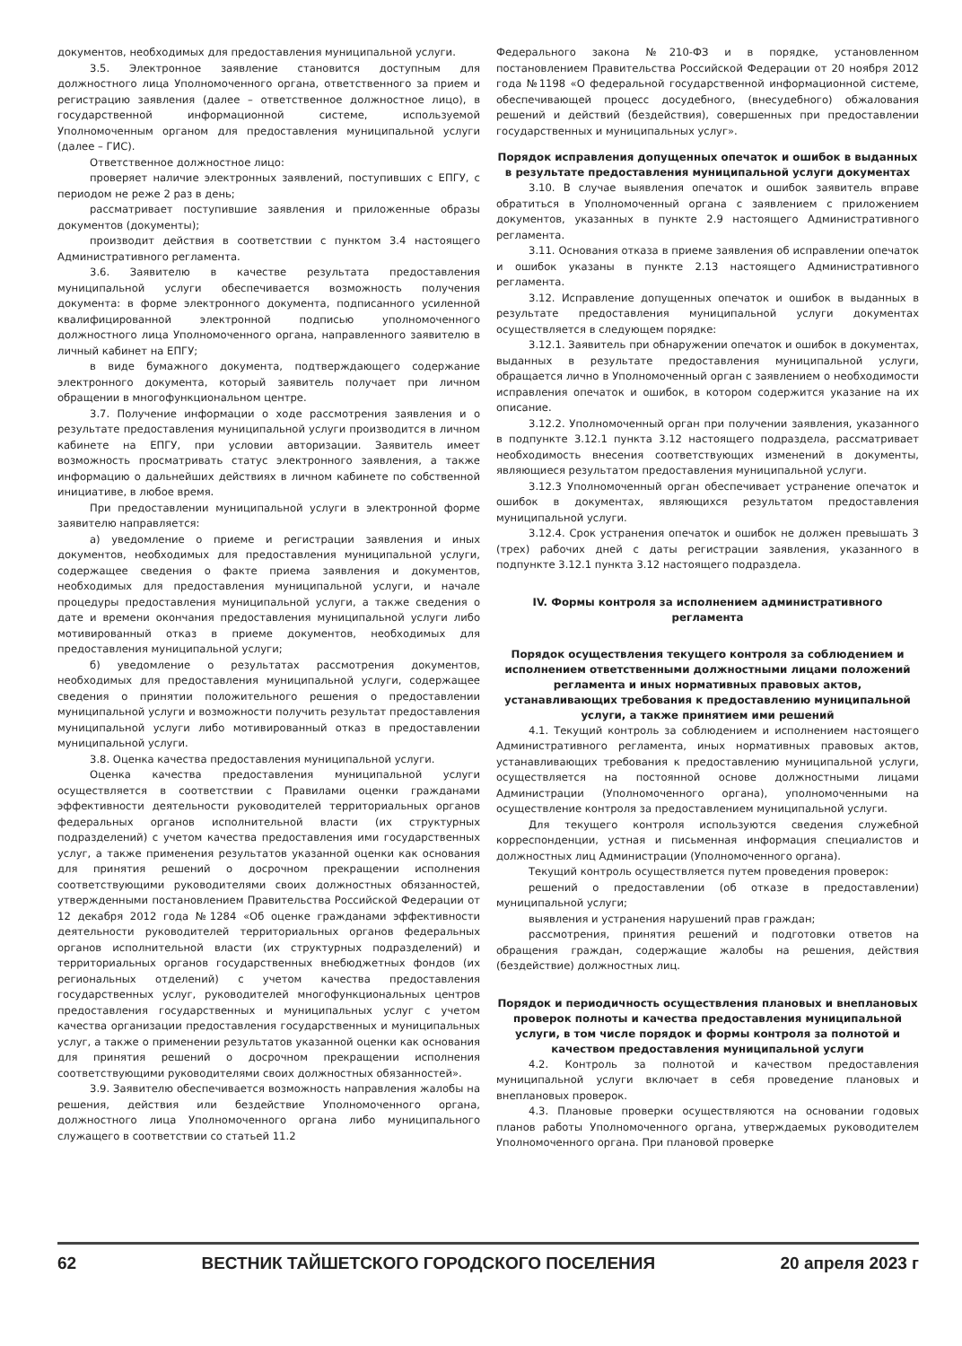документов, необходимых для предоставления муниципальной услуги.
3.5. Электронное заявление становится доступным для должностного лица Уполномоченного органа, ответственного за прием и регистрацию заявления (далее – ответственное должностное лицо), в государственной информационной системе, используемой Уполномоченным органом для предоставления муниципальной услуги (далее – ГИС).
Ответственное должностное лицо:
проверяет наличие электронных заявлений, поступивших с ЕПГУ, с периодом не реже 2 раз в день;
рассматривает поступившие заявления и приложенные образы документов (документы);
производит действия в соответствии с пунктом 3.4 настоящего Административного регламента.
3.6. Заявителю в качестве результата предоставления муниципальной услуги обеспечивается возможность получения документа: в форме электронного документа, подписанного усиленной квалифицированной электронной подписью уполномоченного должностного лица Уполномоченного органа, направленного заявителю в личный кабинет на ЕПГУ;
в виде бумажного документа, подтверждающего содержание электронного документа, который заявитель получает при личном обращении в многофункциональном центре.
3.7. Получение информации о ходе рассмотрения заявления и о результате предоставления муниципальной услуги производится в личном кабинете на ЕПГУ, при условии авторизации. Заявитель имеет возможность просматривать статус электронного заявления, а также информацию о дальнейших действиях в личном кабинете по собственной инициативе, в любое время.
При предоставлении муниципальной услуги в электронной форме заявителю направляется:
а) уведомление о приеме и регистрации заявления и иных документов, необходимых для предоставления муниципальной услуги, содержащее сведения о факте приема заявления и документов, необходимых для предоставления муниципальной услуги, и начале процедуры предоставления муниципальной услуги, а также сведения о дате и времени окончания предоставления муниципальной услуги либо мотивированный отказ в приеме документов, необходимых для предоставления муниципальной услуги;
б) уведомление о результатах рассмотрения документов, необходимых для предоставления муниципальной услуги, содержащее сведения о принятии положительного решения о предоставлении муниципальной услуги и возможности получить результат предоставления муниципальной услуги либо мотивированный отказ в предоставлении муниципальной услуги.
3.8. Оценка качества предоставления муниципальной услуги.
Оценка качества предоставления муниципальной услуги осуществляется в соответствии с Правилами оценки гражданами эффективности деятельности руководителей территориальных органов федеральных органов исполнительной власти (их структурных подразделений) с учетом качества предоставления ими государственных услуг, а также применения результатов указанной оценки как основания для принятия решений о досрочном прекращении исполнения соответствующими руководителями своих должностных обязанностей, утвержденными постановлением Правительства Российской Федерации от 12 декабря 2012 года №1284 «Об оценке гражданами эффективности деятельности руководителей территориальных органов федеральных органов исполнительной власти (их структурных подразделений) и территориальных органов государственных внебюджетных фондов (их региональных отделений) с учетом качества предоставления государственных услуг, руководителей многофункциональных центров предоставления государственных и муниципальных услуг с учетом качества организации предоставления государственных и муниципальных услуг, а также о применении результатов указанной оценки как основания для принятия решений о досрочном прекращении исполнения соответствующими руководителями своих должностных обязанностей».
3.9. Заявителю обеспечивается возможность направления жалобы на решения, действия или бездействие Уполномоченного органа, должностного лица Уполномоченного органа либо муниципального служащего в соответствии со статьей 11.2
Федерального закона №210-ФЗ и в порядке, установленном постановлением Правительства Российской Федерации от 20 ноября 2012 года №1198 «О федеральной государственной информационной системе, обеспечивающей процесс досудебного, (внесудебного) обжалования решений и действий (бездействия), совершенных при предоставлении государственных и муниципальных услуг».
Порядок исправления допущенных опечаток и ошибок в выданных в результате предоставления муниципальной услуги документах
3.10. В случае выявления опечаток и ошибок заявитель вправе обратиться в Уполномоченный органа с заявлением с приложением документов, указанных в пункте 2.9 настоящего Административного регламента.
3.11. Основания отказа в приеме заявления об исправлении опечаток и ошибок указаны в пункте 2.13 настоящего Административного регламента.
3.12. Исправление допущенных опечаток и ошибок в выданных в результате предоставления муниципальной услуги документах осуществляется в следующем порядке:
3.12.1. Заявитель при обнаружении опечаток и ошибок в документах, выданных в результате предоставления муниципальной услуги, обращается лично в Уполномоченный орган с заявлением о необходимости исправления опечаток и ошибок, в котором содержится указание на их описание.
3.12.2. Уполномоченный орган при получении заявления, указанного в подпункте 3.12.1 пункта 3.12 настоящего подраздела, рассматривает необходимость внесения соответствующих изменений в документы, являющиеся результатом предоставления муниципальной услуги.
3.12.3 Уполномоченный орган обеспечивает устранение опечаток и ошибок в документах, являющихся результатом предоставления муниципальной услуги.
3.12.4. Срок устранения опечаток и ошибок не должен превышать 3 (трех) рабочих дней с даты регистрации заявления, указанного в подпункте 3.12.1 пункта 3.12 настоящего подраздела.
IV. Формы контроля за исполнением административного регламента
Порядок осуществления текущего контроля за соблюдением и исполнением ответственными должностными лицами положений регламента и иных нормативных правовых актов, устанавливающих требования к предоставлению муниципальной услуги, а также принятием ими решений
4.1. Текущий контроль за соблюдением и исполнением настоящего Административного регламента, иных нормативных правовых актов, устанавливающих требования к предоставлению муниципальной услуги, осуществляется на постоянной основе должностными лицами Администрации (Уполномоченного органа), уполномоченными на осуществление контроля за предоставлением муниципальной услуги.
Для текущего контроля используются сведения служебной корреспонденции, устная и письменная информация специалистов и должностных лиц Администрации (Уполномоченного органа).
Текущий контроль осуществляется путем проведения проверок:
решений о предоставлении (об отказе в предоставлении) муниципальной услуги;
выявления и устранения нарушений прав граждан;
рассмотрения, принятия решений и подготовки ответов на обращения граждан, содержащие жалобы на решения, действия (бездействие) должностных лиц.
Порядок и периодичность осуществления плановых и внеплановых проверок полноты и качества предоставления муниципальной услуги, в том числе порядок и формы контроля за полнотой и качеством предоставления муниципальной услуги
4.2. Контроль за полнотой и качеством предоставления муниципальной услуги включает в себя проведение плановых и внеплановых проверок.
4.3. Плановые проверки осуществляются на основании годовых планов работы Уполномоченного органа, утверждаемых руководителем Уполномоченного органа. При плановой проверке
62 ВЕСТНИК ТАЙШЕТСКОГО ГОРОДСКОГО ПОСЕЛЕНИЯ 20 апреля 2023 г